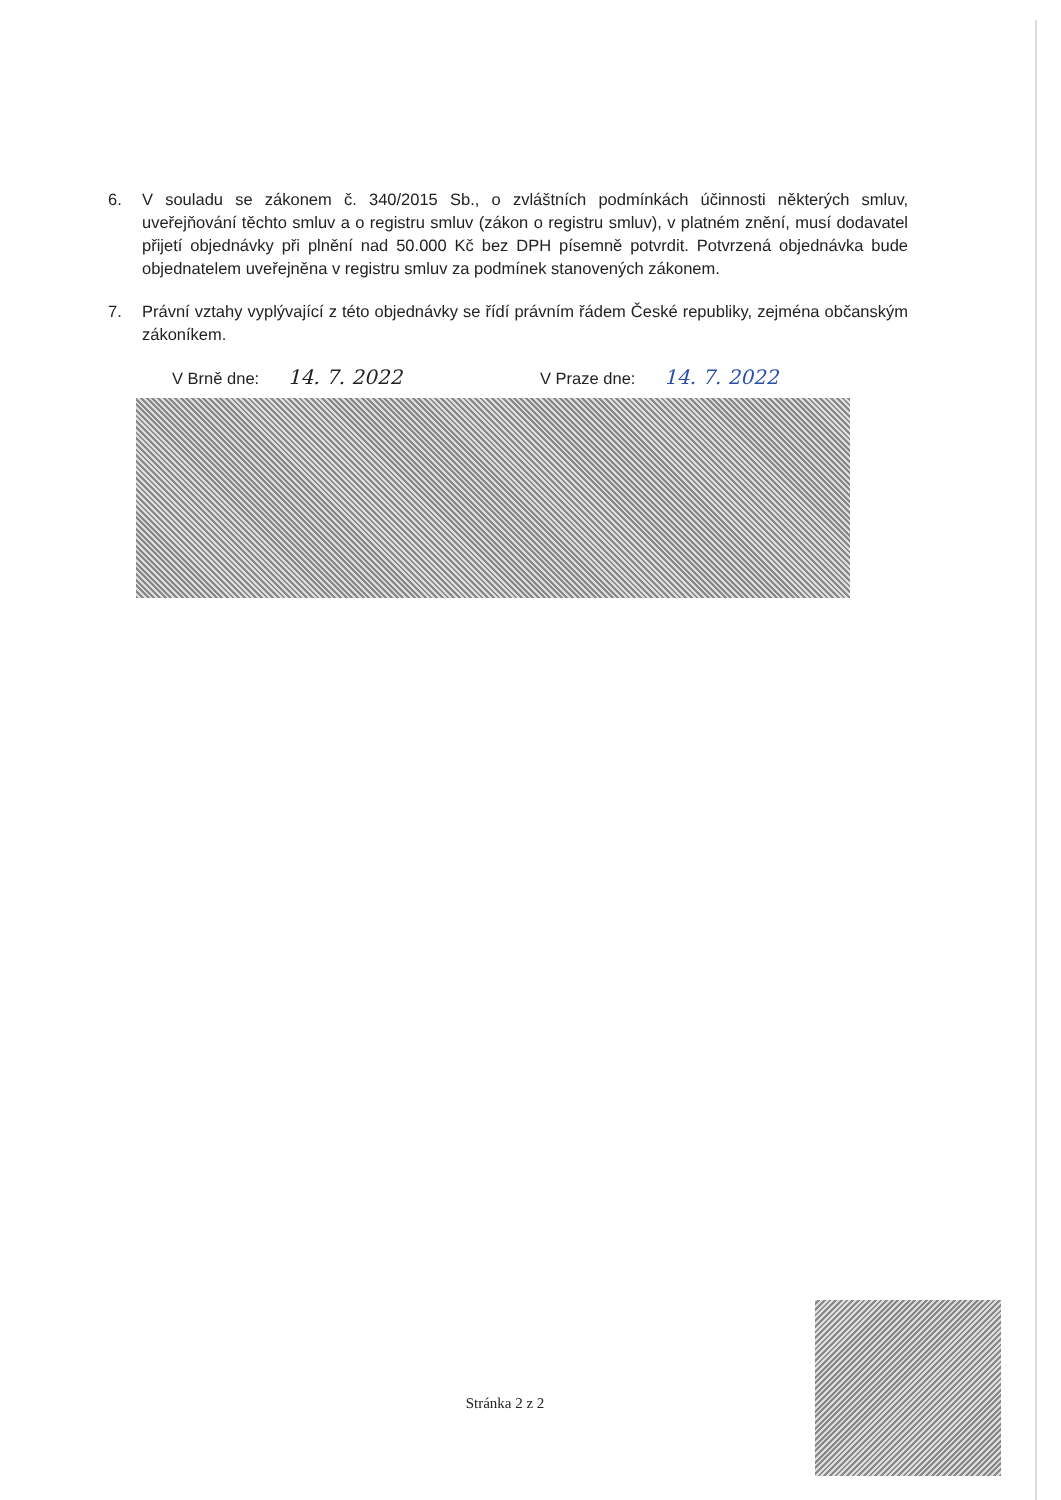6. V souladu se zákonem č. 340/2015 Sb., o zvláštních podmínkách účinnosti některých smluv, uveřejňování těchto smluv a o registru smluv (zákon o registru smluv), v platném znění, musí dodavatel přijetí objednávky při plnění nad 50.000 Kč bez DPH písemně potvrdit. Potvrzená objednávka bude objednatelem uveřejněna v registru smluv za podmínek stanovených zákonem.
7. Právní vztahy vyplývající z této objednávky se řídí právním řádem České republiky, zejména občanským zákoníkem.
V Brně dne: 14. 7. 2022
V Praze dne: 14. 7. 2022
Stránka 2 z 2